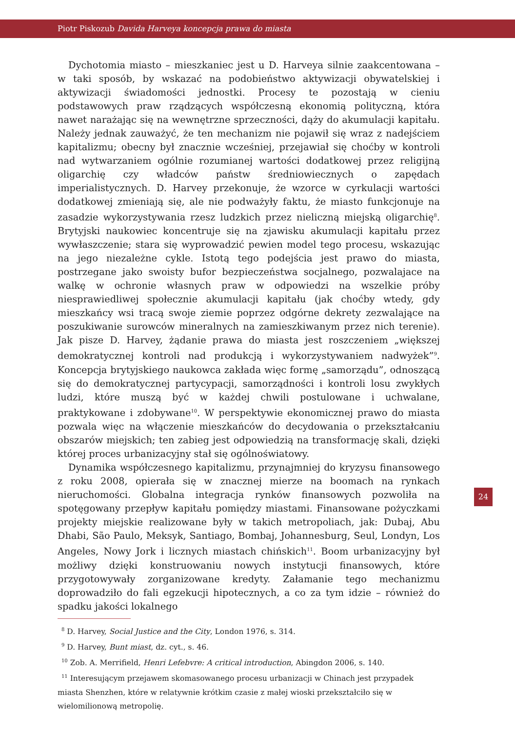Piotr Piskozub Davida Harveya koncepcja prawa do miasta
Dychotomia miasto – mieszkaniec jest u D. Harveya silnie zaakcentowana – w taki sposób, by wskazać na podobieństwo aktywizacji obywatelskiej i aktywizacji świadomości jednostki. Procesy te pozostają w cieniu podstawowych praw rządzących współczesną ekonomią polityczną, która nawet narażając się na wewnętrzne sprzeczności, dąży do akumulacji kapitału. Należy jednak zauważyć, że ten mechanizm nie pojawił się wraz z nadejściem kapitalizmu; obecny był znacznie wcześniej, przejawiał się choćby w kontroli nad wytwarzaniem ogólnie rozumianej wartości dodatkowej przez religijną oligarchię czy władców państw średniowiecznych o zapędach imperialistycznych. D. Harvey przekonuje, że wzorce w cyrkulacji wartości dodatkowej zmieniają się, ale nie podważyły faktu, że miasto funkcjonuje na zasadzie wykorzystywania rzesz ludzkich przez nieliczną miejską oligarchię<sup>8</sup>. Brytyjski naukowiec koncentruje się na zjawisku akumulacji kapitału przez wywłaszczenie; stara się wyprowadzić pewien model tego procesu, wskazując na jego niezależne cykle. Istotą tego podejścia jest prawo do miasta, postrzegane jako swoisty bufor bezpieczeństwa socjalnego, pozwalajace na walkę w ochronie własnych praw w odpowiedzi na wszelkie próby niesprawiedliwej społecznie akumulacji kapitału (jak choćby wtedy, gdy mieszkańcy wsi tracą swoje ziemie poprzez odgórne dekrety zezwalające na poszukiwanie surowców mineralnych na zamieszkiwanym przez nich terenie). Jak pisze D. Harvey, żądanie prawa do miasta jest roszczeniem „większej demokratycznej kontroli nad produkcją i wykorzystywaniem nadwyżek”<sup>9</sup>. Koncepcja brytyjskiego naukowca zakłada więc formę „samorządu”, odnoszącą się do demokratycznej partycypacji, samorządności i kontroli losu zwykłych ludzi, które muszą być w każdej chwili postulowane i uchwalane, praktykowane i zdobywane<sup>10</sup>. W perspektywie ekonomicznej prawo do miasta pozwala więc na włączenie mieszkańców do decydowania o przekształcaniu obszarów miejskich; ten zabieg jest odpowiedzią na transformację skali, dzięki której proces urbanizacyjny stał się ogólnoświatowy.
Dynamika współczesnego kapitalizmu, przynajmniej do kryzysu finansowego z roku 2008, opierała się w znacznej mierze na boomach na rynkach nieruchomości. Globalna integracja rynków finansowych pozwoliła na spotęgowany przepływ kapitału pomiędzy miastami. Finansowane pożyczkami projekty miejskie realizowane były w takich metropoliach, jak: Dubaj, Abu Dhabi, São Paulo, Meksyk, Santiago, Bombaj, Johannesburg, Seul, Londyn, Los Angeles, Nowy Jork i licznych miastach chińskich<sup>11</sup>. Boom urbanizacyjny był możliwy dzięki konstruowaniu nowych instytucji finansowych, które przygotowywały zorganizowane kredyty. Załamanie tego mechanizmu doprowadziło do fali egzekucji hipotecznych, a co za tym idzie – również do spadku jakości lokalnego
<sup>8</sup> D. Harvey, Social Justice and the City, London 1976, s. 314.
<sup>9</sup> D. Harvey, Bunt miast, dz. cyt., s. 46.
<sup>10</sup> Zob. A. Merrifield, Henri Lefebvre: A critical introduction, Abingdon 2006, s. 140.
<sup>11</sup> Interesującym przejawem skomasowanego procesu urbanizacji w Chinach jest przypadek miasta Shenzhen, które w relatywnie krótkim czasie z małej wioski przekształciło się w wielomilionową metropolię.
24